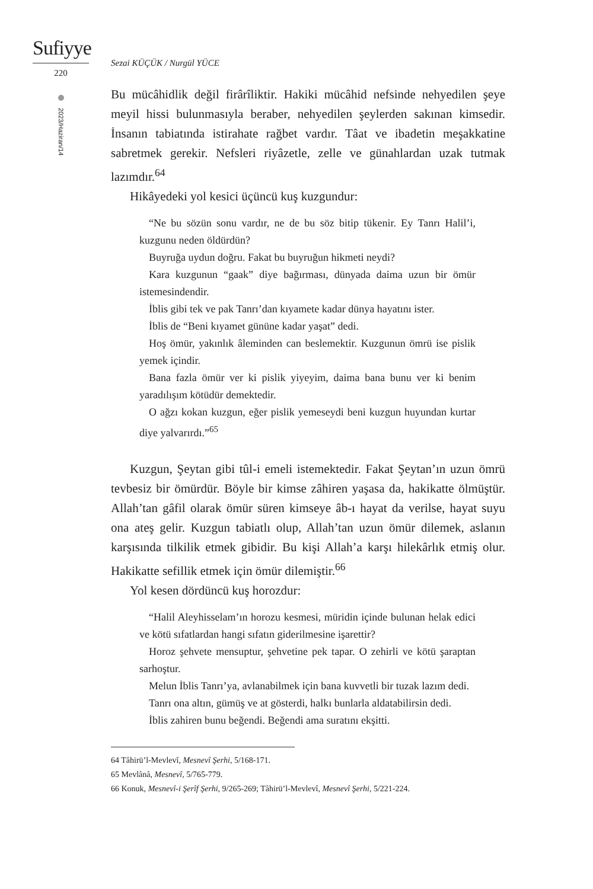Sufiyye
220
2023/Haziran/14
Sezai KÜÇÜK / Nurgül YÜCE
Bu mücâhidlik değil firârîliktir. Hakiki mücâhid nefsinde nehyedilen şeye meyil hissi bulunmasıyla beraber, nehyedilen şeylerden sakınan kimsedir. İnsanın tabiatında istirahate rağbet vardır. Tâat ve ibadetin meşakkatine sabretmek gerekir. Nefsleri riyâzetle, zelle ve günahlardan uzak tutmak lazımdır.<sup>64</sup>
Hikâyedeki yol kesici üçüncü kuş kuzgundur:
“Ne bu sözün sonu vardır, ne de bu söz bitip tükenir. Ey Tanrı Halil’i, kuzgunu neden öldürdün?
Buyruğa uydun doğru. Fakat bu buyruğun hikmeti neydi?
Kara kuzgunun “gaak” diye bağırması, dünyada daima uzun bir ömür istemesindendir.
İblis gibi tek ve pak Tanrı’dan kıyamete kadar dünya hayatını ister.
İblis de “Beni kıyamet gününe kadar yaşat” dedi.
Hoş ömür, yakınlık âleminden can beslemektir. Kuzgunun ömrü ise pislik yemek içindir.
Bana fazla ömür ver ki pislik yiyeyim, daima bana bunu ver ki benim yaradılışım kötüdür demektedir.
O ağzı kokan kuzgun, eğer pislik yemeseydi beni kuzgun huyundan kurtar diye yalvarırdı.”<sup>65</sup>
Kuzgun, Şeytan gibi tûl-i emeli istemektedir. Fakat Şeytan’ın uzun ömrü tevbesiz bir ömürdür. Böyle bir kimse zâhiren yaşasa da, hakikatte ölmüştür. Allah’tan gâfil olarak ömür süren kimseye âb-ı hayat da verilse, hayat suyu ona ateş gelir. Kuzgun tabiatlı olup, Allah’tan uzun ömür dilemek, aslanın karşısında tilkilik etmek gibidir. Bu kişi Allah’a karşı hilekârlık etmiş olur. Hakikatte sefillik etmek için ömür dilemiştir.<sup>66</sup>
Yol kesen dördüncü kuş horozdur:
“Halil Aleyhisselam’ın horozu kesmesi, müridin içinde bulunan helak edici ve kötü sıfatlardan hangi sıfatın giderilmesine işarettir?
Horoz şehvete mensuptur, şehvetine pek tapar. O zehirli ve kötü şaraptan sarhoştur.
Melun İblis Tanrı’ya, avlanabilmek için bana kuvvetli bir tuzak lazım dedi.
Tanrı ona altın, gümüş ve at gösterdi, halkı bunlarla aldatabilirsin dedi.
İblis zahiren bunu beğendi. Beğendi ama suratını ekşitti.
64 Tâhirü’l-Mevlevî, Mesnevî Şerhi, 5/168-171.
65 Mevlânâ, Mesnevî, 5/765-779.
66 Konuk, Mesnevî-i Şerîf Şerhi, 9/265-269; Tâhirü’l-Mevlevî, Mesnevî Şerhi, 5/221-224.